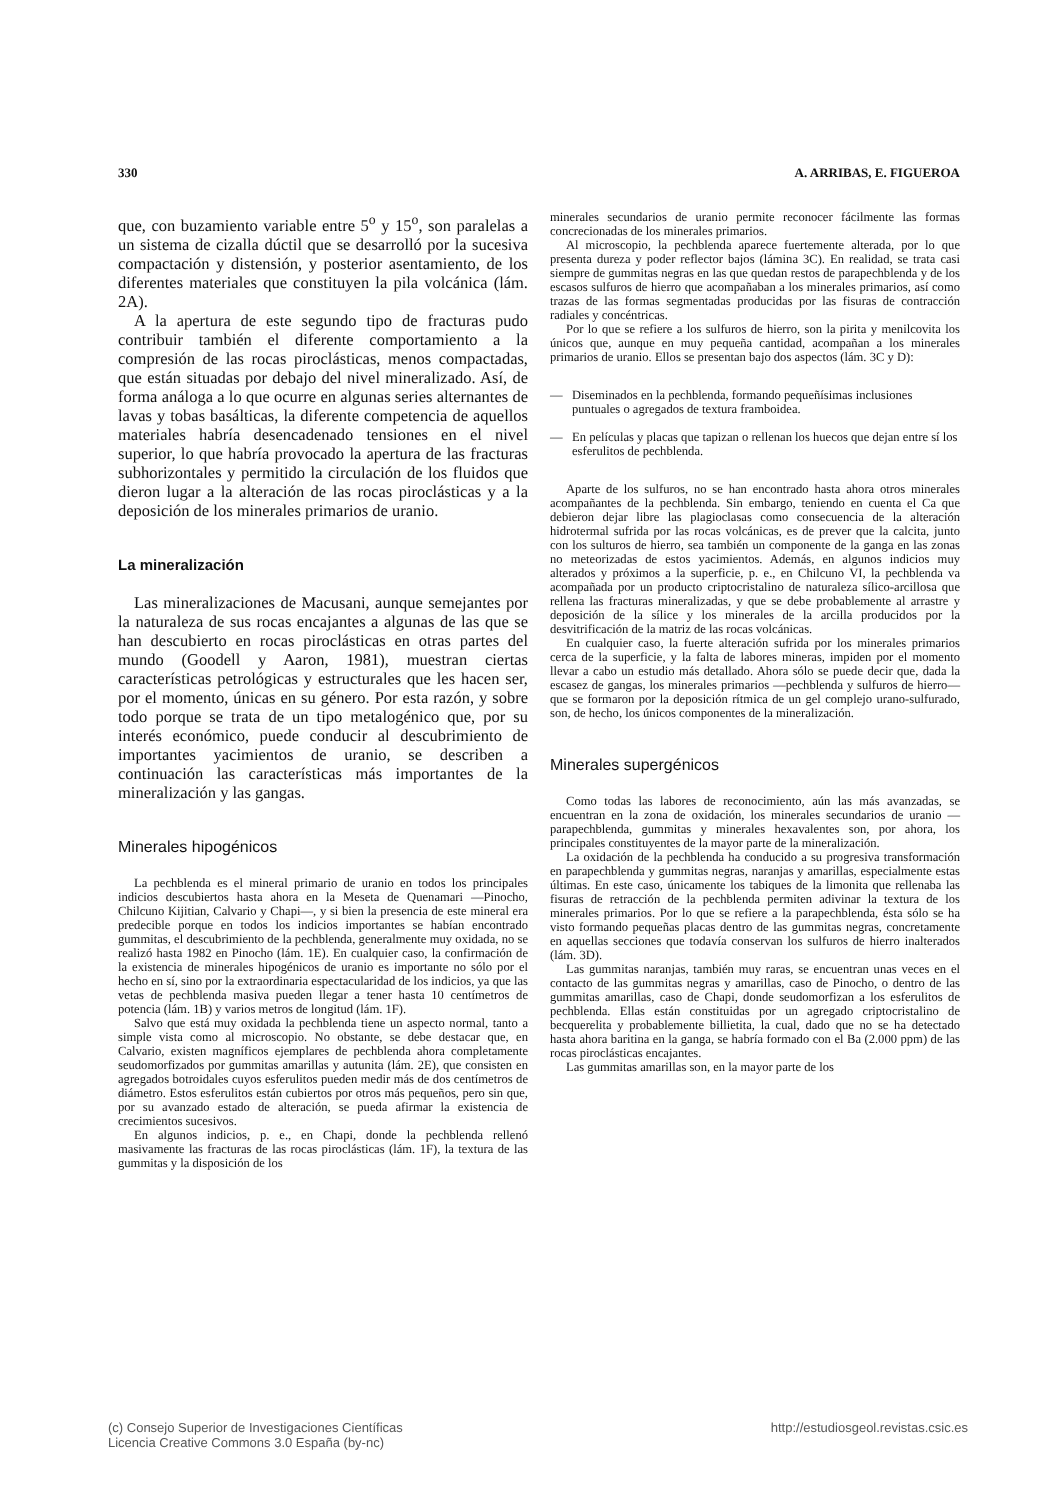330 A. ARRIBAS, E. FIGUEROA
que, con buzamiento variable entre 5<sup>o</sup> y 15<sup>o</sup>, son paralelas a un sistema de cizalla dúctil que se desarrolló por la sucesiva compactación y distensión, y posterior asentamiento, de los diferentes materiales que constituyen la pila volcánica (lám. 2A).
A la apertura de este segundo tipo de fracturas pudo contribuir también el diferente comportamiento a la compresión de las rocas piroclásticas, menos compactadas, que están situadas por debajo del nivel mineralizado. Así, de forma análoga a lo que ocurre en algunas series alternantes de lavas y tobas basálticas, la diferente competencia de aquellos materiales habría desencadenado tensiones en el nivel superior, lo que habría provocado la apertura de las fracturas subhorizontales y permitido la circulación de los fluidos que dieron lugar a la alteración de las rocas piroclásticas y a la deposición de los minerales primarios de uranio.
La mineralización
Las mineralizaciones de Macusani, aunque semejantes por la naturaleza de sus rocas encajantes a algunas de las que se han descubierto en rocas piroclásticas en otras partes del mundo (Goodell y Aaron, 1981), muestran ciertas características petrológicas y estructurales que les hacen ser, por el momento, únicas en su género. Por esta razón, y sobre todo porque se trata de un tipo metalogénico que, por su interés económico, puede conducir al descubrimiento de importantes yacimientos de uranio, se describen a continuación las características más importantes de la mineralización y las gangas.
Minerales hipogénicos
La pechblenda es el mineral primario de uranio en todos los principales indicios descubiertos hasta ahora en la Meseta de Quenamari —Pinocho, Chilcuno Kijitian, Calvario y Chapi—, y si bien la presencia de este mineral era predecible porque en todos los indicios importantes se habían encontrado gummitas, el descubrimiento de la pechblenda, generalmente muy oxidada, no se realizó hasta 1982 en Pinocho (lám. 1E). En cualquier caso, la confirmación de la existencia de minerales hipogénicos de uranio es importante no sólo por el hecho en sí, sino por la extraordinaria espectacularidad de los indicios, ya que las vetas de pechblenda masiva pueden llegar a tener hasta 10 centímetros de potencia (lám. 1B) y varios metros de longitud (lám. 1F).
Salvo que está muy oxidada la pechblenda tiene un aspecto normal, tanto a simple vista como al microscopio. No obstante, se debe destacar que, en Calvario, existen magníficos ejemplares de pechblenda ahora completamente seudomorfizados por gummitas amarillas y autunita (lám. 2E), que consisten en agregados botroidales cuyos esferulitos pueden medir más de dos centímetros de diámetro. Estos esferulitos están cubiertos por otros más pequeños, pero sin que, por su avanzado estado de alteración, se pueda afirmar la existencia de crecimientos sucesivos.
En algunos indicios, p. e., en Chapi, donde la pechblenda rellenó masivamente las fracturas de las rocas piroclásticas (lám. 1F), la textura de las gummitas y la disposición de los
minerales secundarios de uranio permite reconocer fácilmente las formas concrecionadas de los minerales primarios.
Al microscopio, la pechblenda aparece fuertemente alterada, por lo que presenta dureza y poder reflector bajos (lámina 3C). En realidad, se trata casi siempre de gummitas negras en las que quedan restos de parapechblenda y de los escasos sulfuros de hierro que acompañaban a los minerales primarios, así como trazas de las formas segmentadas producidas por las fisuras de contracción radiales y concéntricas.
Por lo que se refiere a los sulfuros de hierro, son la pirita y menilcovita los únicos que, aunque en muy pequeña cantidad, acompañan a los minerales primarios de uranio. Ellos se presentan bajo dos aspectos (lám. 3C y D):
— Diseminados en la pechblenda, formando pequeñísimas inclusiones puntuales o agregados de textura framboidea.
— En películas y placas que tapizan o rellenan los huecos que dejan entre sí los esferulitos de pechblenda.
Aparte de los sulfuros, no se han encontrado hasta ahora otros minerales acompañantes de la pechblenda. Sin embargo, teniendo en cuenta el Ca que debieron dejar libre las plagioclasas como consecuencia de la alteración hidrotermal sufrida por las rocas volcánicas, es de prever que la calcita, junto con los sulturos de hierro, sea también un componente de la ganga en las zonas no meteorizadas de estos yacimientos. Además, en algunos indicios muy alterados y próximos a la superficie, p. e., en Chilcuno VI, la pechblenda va acompañada por un producto criptocristalino de naturaleza sílico-arcillosa que rellena las fracturas mineralizadas, y que se debe probablemente al arrastre y deposición de la sílice y los minerales de la arcilla producidos por la desvitrificación de la matriz de las rocas volcánicas.
En cualquier caso, la fuerte alteración sufrida por los minerales primarios cerca de la superficie, y la falta de labores mineras, impiden por el momento llevar a cabo un estudio más detallado. Ahora sólo se puede decir que, dada la escasez de gangas, los minerales primarios —pechblenda y sulfuros de hierro— que se formaron por la deposición rítmica de un gel complejo urano-sulfurado, son, de hecho, los únicos componentes de la mineralización.
Minerales supergénicos
Como todas las labores de reconocimiento, aún las más avanzadas, se encuentran en la zona de oxidación, los minerales secundarios de uranio —parapechblenda, gummitas y minerales hexavalentes son, por ahora, los principales constituyentes de la mayor parte de la mineralización.
La oxidación de la pechblenda ha conducido a su progresiva transformación en parapechblenda y gummitas negras, naranjas y amarillas, especialmente estas últimas. En este caso, únicamente los tabiques de la limonita que rellenaba las fisuras de retracción de la pechblenda permiten adivinar la textura de los minerales primarios. Por lo que se refiere a la parapechblenda, ésta sólo se ha visto formando pequeñas placas dentro de las gummitas negras, concretamente en aquellas secciones que todavía conservan los sulfuros de hierro inalterados (lám. 3D).
Las gummitas naranjas, también muy raras, se encuentran unas veces en el contacto de las gummitas negras y amarillas, caso de Pinocho, o dentro de las gummitas amarillas, caso de Chapi, donde seudomorfizan a los esferulitos de pechblenda. Ellas están constituidas por un agregado criptocristalino de becquerelita y probablemente billietita, la cual, dado que no se ha detectado hasta ahora baritina en la ganga, se habría formado con el Ba (2.000 ppm) de las rocas piroclásticas encajantes.
Las gummitas amarillas son, en la mayor parte de los
(c) Consejo Superior de Investigaciones Científicas
Licencia Creative Commons 3.0 España (by-nc) http://estudiosgeol.revistas.csic.es